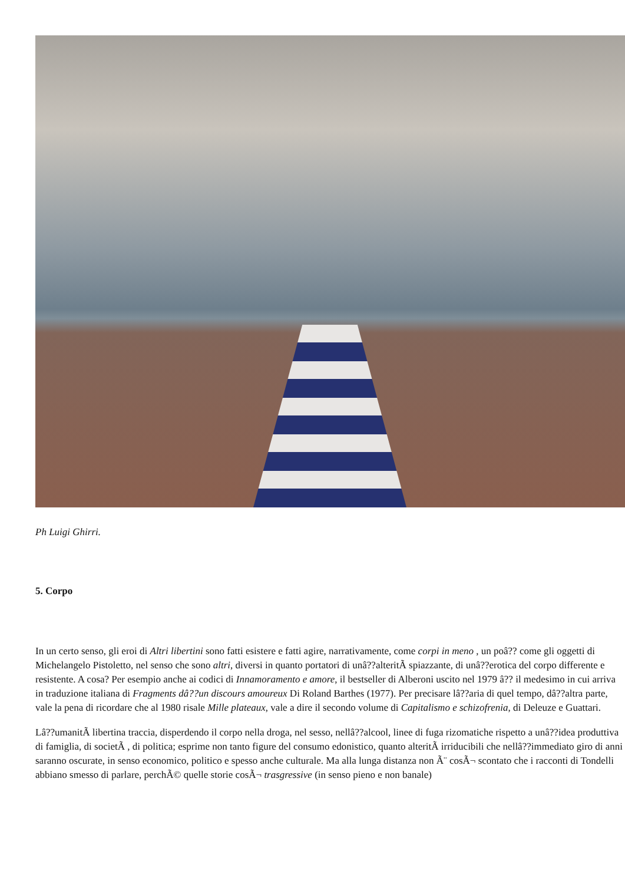Ph Luigi Ghirri.
5. Corpo
In un certo senso, gli eroi di Altri libertini sono fatti esistere e fatti agire, narrativamente, come corpi in meno , un poâ?? come gli oggetti di Michelangelo Pistoletto, nel senso che sono altri, diversi in quanto portatori di unâ??alteritÃ spiazzante, di unâ??erotica del corpo differente e resistente. A cosa? Per esempio anche ai codici di Innamoramento e amore, il bestseller di Alberoni uscito nel 1979 â?? il medesimo in cui arriva in traduzione italiana di Fragments dâ??un discours amoureux Di Roland Barthes (1977). Per precisare lâ??aria di quel tempo, dâ??altra parte, vale la pena di ricordare che al 1980 risale Mille plateaux, vale a dire il secondo volume di Capitalismo e schizofrenia, di Deleuze e Guattari.
Lâ??umanitÃ libertina traccia, disperdendo il corpo nella droga, nel sesso, nellâ??alcool, linee di fuga rizomatiche rispetto a unâ??idea produttiva di famiglia, di societÃ , di politica; esprime non tanto figure del consumo edonistico, quanto alteritÃ irriducibili che nellâ??immediato giro di anni saranno oscurate, in senso economico, politico e spesso anche culturale. Ma alla lunga distanza non Ã¨ cosÃ¬ scontato che i racconti di Tondelli abbiano smesso di parlare, perchÃ© quelle storie cosÃ¬ trasgressive (in senso pieno e non banale)